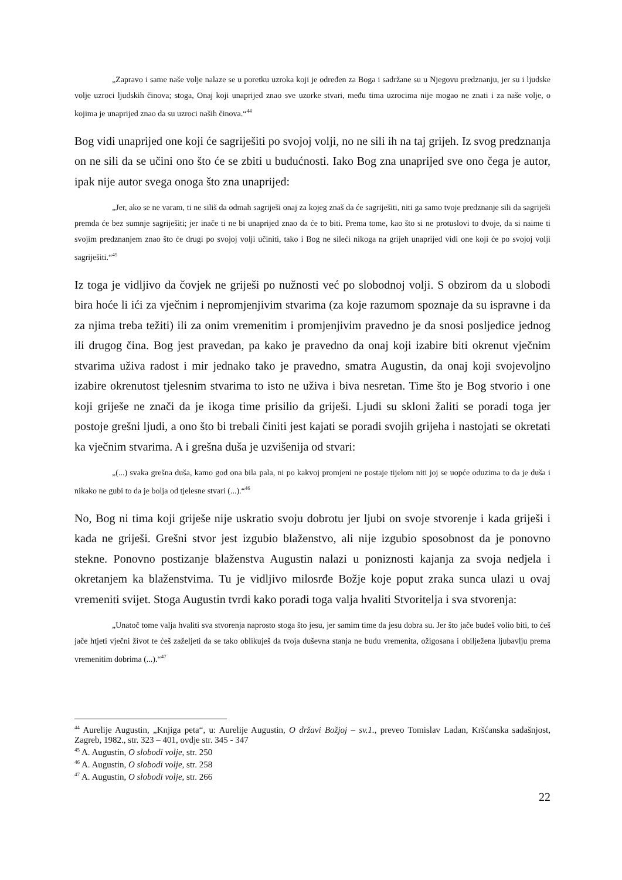„Zapravo i same naše volje nalaze se u poretku uzroka koji je određen za Boga i sadržane su u Njegovu predznanju, jer su i ljudske volje uzroci ljudskih činova; stoga, Onaj koji unaprijed znao sve uzorke stvari, među tima uzrocima nije mogao ne znati i za naše volje, o kojima je unaprijed znao da su uzroci naših činova.“<sup>44</sup>
Bog vidi unaprijed one koji će sagriješiti po svojoj volji, no ne sili ih na taj grijeh. Iz svog predznanja on ne sili da se učini ono što će se zbiti u budućnosti. Iako Bog zna unaprijed sve ono čega je autor, ipak nije autor svega onoga što zna unaprijed:
„Jer, ako se ne varam, ti ne siliš da odmah sagriješi onaj za kojeg znaš da će sagriješiti, niti ga samo tvoje predznanje sili da sagriješi premda će bez sumnje sagriješiti; jer inače ti ne bi unaprijed znao da će to biti. Prema tome, kao što si ne protuslovi to dvoje, da si naime ti svojim predznanjem znao što će drugi po svojoj volji učiniti, tako i Bog ne sileći nikoga na grijeh unaprijed vidi one koji će po svojoj volji sagriješiti.“<sup>45</sup>
Iz toga je vidljivo da čovjek ne griješi po nužnosti već po slobodnoj volji. S obzirom da u slobodi bira hoće li ići za vječnim i nepromjenjivim stvarima (za koje razumom spoznaje da su ispravne i da za njima treba težiti) ili za onim vremenitim i promjenjivim pravedno je da snosi posljedice jednog ili drugog čina. Bog jest pravedan, pa kako je pravedno da onaj koji izabire biti okrenut vječnim stvarima uživa radost i mir jednako tako je pravedno, smatra Augustin, da onaj koji svojevoljno izabire okrenutost tjelesnim stvarima to isto ne uživa i biva nesretan. Time što je Bog stvorio i one koji griješe ne znači da je ikoga time prisilio da griješi. Ljudi su skloni žaliti se poradi toga jer postoje grešni ljudi, a ono što bi trebali činiti jest kajati se poradi svojih grijeha i nastojati se okretati ka vječnim stvarima. A i grešna duša je uzvišenija od stvari:
„(...) svaka grešna duša, kamo god ona bila pala, ni po kakvoj promjeni ne postaje tijelom niti joj se uopće oduzima to da je duša i nikako ne gubi to da je bolja od tjelesne stvari (...).“<sup>46</sup>
No, Bog ni tima koji griješe nije uskratio svoju dobrotu jer ljubi on svoje stvorenje i kada griješi i kada ne griješi. Grešni stvor jest izgubio blaženstvo, ali nije izgubio sposobnost da je ponovno stekne. Ponovno postizanje blaženstva Augustin nalazi u poniznosti kajanja za svoja nedjela i okretanjem ka blaženstvima. Tu je vidljivo milosrđe Božje koje poput zraka sunca ulazi u ovaj vremeniti svijet. Stoga Augustin tvrdi kako poradi toga valja hvaliti Stvoritelja i sva stvorenja:
„Unatoč tome valja hvaliti sva stvorenja naprosto stoga što jesu, jer samim time da jesu dobra su. Jer što jače budeš volio biti, to ćeš jače htjeti vječni život te ćeš zaželjeti da se tako oblikuješ da tvoja duševna stanja ne budu vremenita, ožigosana i obilježena ljubavlju prema vremenitim dobrima (...).“<sup>47</sup>
<sup>44</sup> Aurelije Augustin, „Knjiga peta“, u: Aurelije Augustin, O državi Božjoj – sv.1., preveo Tomislav Ladan, Kršćanska sadašnjost, Zagreb, 1982., str. 323 – 401, ovdje str. 345 - 347
<sup>45</sup> A. Augustin, O slobodi volje, str. 250
<sup>46</sup> A. Augustin, O slobodi volje, str. 258
<sup>47</sup> A. Augustin, O slobodi volje, str. 266
22